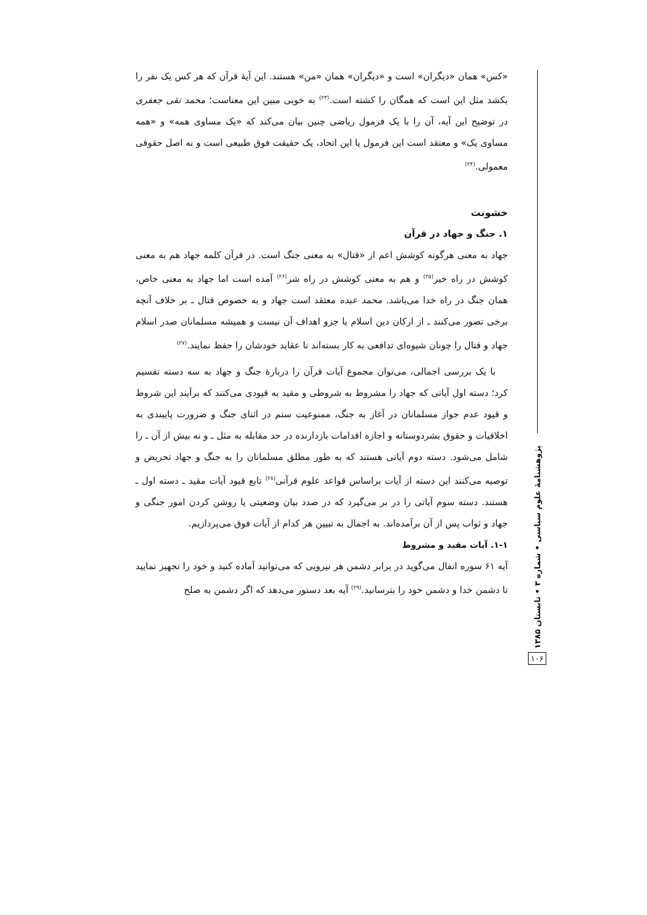«کس» همان «دیگران» است و «دیگران» همان «من» هستند. این آیهٔ قرآن که هر کس یک نفر را بکشد مثل این است که همگان را کشته است.<sup>(۲۳)</sup> به خوبی مبین این معناست؛ محمد تقی جعفری در توضیح این آیه، آن را با یک فرمول ریاضی چنین بیان می‌کند که «یک مساوی همه» و «همه مساوی یک» و معتقد است این فرمول یا این اتحاد، یک حقیقت فوق طبیعی است و نه اصل حقوقی معمولی.<sup>(۲۴)</sup>
خشونت
۱. جنگ و جهاد در قرآن
جهاد به معنی هرگونه کوشش اعم از «قتال» به معنی جنگ است. در قرآن کلمه جهاد هم به معنی کوشش در راه خیر<sup>(۲۵)</sup> و هم به معنی کوشش در راه شر<sup>(۲۶)</sup> آمده است اما جهاد به معنی خاص، همان جنگ در راه خدا می‌باشد. محمد عبده معتقد است جهاد و به خصوص قتال ـ بر خلاف آنچه برخی تصور می‌کنند ـ از ارکان دین اسلام یا جزو اهداف آن نیست و همیشه مسلمانان صدر اسلام جهاد و قتال را چونان شیوه‌ای تدافعی به کار بسته‌اند تا عقاید خودشان را حفظ نمایند.<sup>(۲۷)</sup>
با یک بررسی اجمالی، می‌توان مجموع آیات قرآن را دربارهٔ جنگ و جهاد به سه دسته تقسیم کرد؛ دسته اول آیاتی که جهاد را مشروط به شروطی و مقید به قیودی می‌کنند که برآیند این شروط و قیود عدم جواز مسلمانان در آغاز به جنگ، ممنوعیت ستم در اثنای جنگ و ضرورت پایبندی به اخلاقیات و حقوق بشردوستانه و اجازه اقدامات بازدارنده در حد مقابله به مثل ـ و نه بیش از آن ـ را شامل می‌شود. دسته دوم آیاتی هستند که به طور مطلق مسلمانان را به جنگ و جهاد تحریض و توصیه می‌کنند این دسته از آیات براساس قواعد علوم قرآنی<sup>(۲۸)</sup> تابع قیود آیات مقید ـ دسته اول ـ هستند. دسته سوم آیاتی را در بر می‌گیرد که در صدد بیان وضعیتی یا روشن کردن امور جنگی و جهاد و ثواب پس از آن برآمده‌اند. به اجمال به تبیین هر کدام از آیات فوق می‌پردازیم.
۱-۱. آیات مقید و مشروط
آیه ۶۱ سوره انفال می‌گوید در برابر دشمن هر نیرویی که می‌توانید آماده کنید و خود را تجهیز نمایید تا دشمن خدا و دشمن خود را بترسانید.<sup>(۲۹)</sup> آیه بعد دستور می‌دهد که اگر دشمن به صلح
پژوهشنامهٔ علوم سیاسی • شماره ۳ • تابستان ۱۳۸۵
۱۰۶